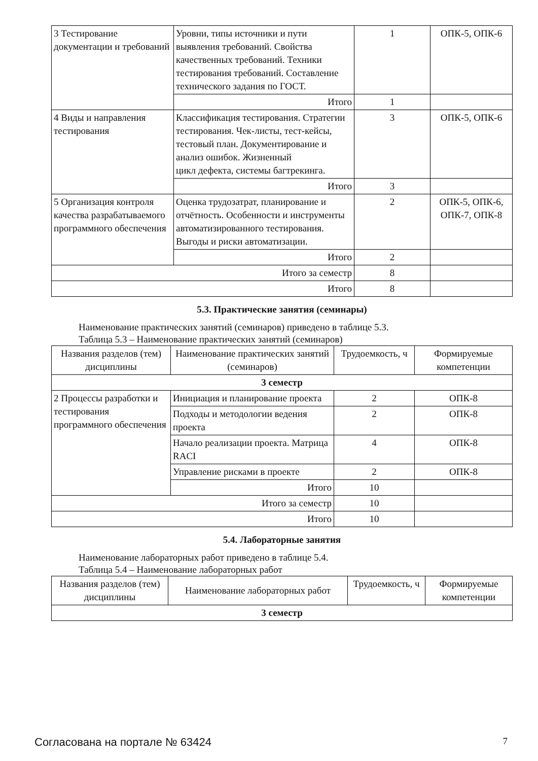| 3 Тестирование документации и требований | Уровни, типы источники и пути выявления требований. Свойства качественных требований. Техники тестирования требований. Составление технического задания по ГОСТ. | 1 | ОПК-5, ОПК-6 |
| | Итого | 1 | |
| 4 Виды и направления тестирования | Классификация тестирования. Стратегии тестирования. Чек-листы, тест-кейсы, тестовый план. Документирование и анализ ошибок. Жизненный цикл дефекта, системы багтрекинга. | 3 | ОПК-5, ОПК-6 |
| | Итого | 3 | |
| 5 Организация контроля качества разрабатываемого программного обеспечения | Оценка трудозатрат, планирование и отчётность. Особенности и инструменты автоматизированного тестирования. Выгоды и риски автоматизации. | 2 | ОПК-5, ОПК-6, ОПК-7, ОПК-8 |
| | Итого | 2 | |
| Итого за семестр | | 8 | |
| Итого | | 8 | |
5.3. Практические занятия (семинары)
Наименование практических занятий (семинаров) приведено в таблице 5.3.
Таблица 5.3 – Наименование практических занятий (семинаров)
| Названия разделов (тем) дисциплины | Наименование практических занятий (семинаров) | Трудоемкость, ч | Формируемые компетенции |
| --- | --- | --- | --- |
| 3 семестр | | | |
| 2 Процессы разработки и тестирования программного обеспечения | Инициация и планирование проекта | 2 | ОПК-8 |
| | Подходы и методологии ведения проекта | 2 | ОПК-8 |
| | Начало реализации проекта. Матрица RACI | 4 | ОПК-8 |
| | Управление рисками в проекте | 2 | ОПК-8 |
| | Итого | 10 | |
| Итого за семестр | | 10 | |
| Итого | | 10 | |
5.4. Лабораторные занятия
Наименование лабораторных работ приведено в таблице 5.4.
Таблица 5.4 – Наименование лабораторных работ
| Названия разделов (тем) дисциплины | Наименование лабораторных работ | Трудоемкость, ч | Формируемые компетенции |
| --- | --- | --- | --- |
| 3 семестр | | | |
Согласована на портале № 63424 7